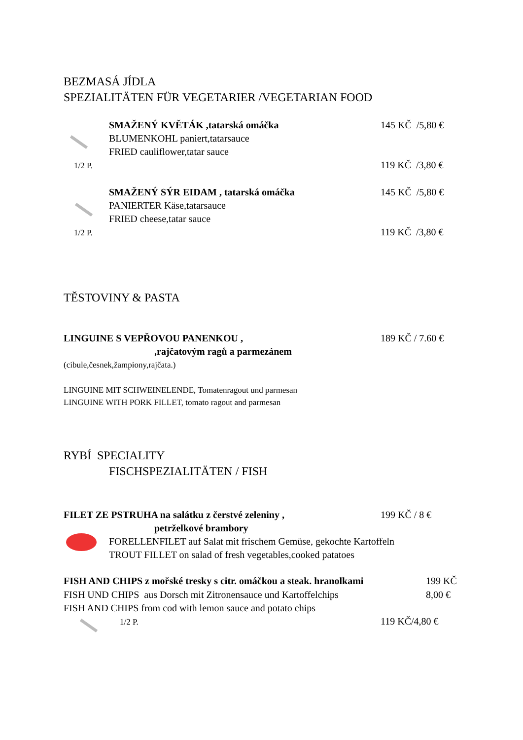BEZMASÁ JÍDLA
SPEZIALITÄTEN FÜR VEGETARIER /VEGETARIAN FOOD
SMAŽENÝ KVĚTÁK ,tatarská omáčka 145 KČ /5,80 €
BLUMENKOHL paniert,tatarsauce
FRIED cauliflower,tatar sauce
1/2 P. 119 KČ /3,80 €
SMAŽENÝ SÝR EIDAM , tatarská omáčka 145 KČ /5,80 €
PANIERTER Käse,tatarsauce
FRIED cheese,tatar sauce
1/2 P. 119 KČ /3,80 €
TĚSTOVINY & PASTA
LINGUINE S VEPŘOVOU PANENKOU , 189 KČ / 7.60 €
,rajčatovým ragů a parmezánem
(cibule,česnek,žampiony,rajčata.)
LINGUINE MIT SCHWEINELENDE, Tomatenragout und parmesan
LINGUINE WITH PORK FILLET, tomato ragout and parmesan
RYBÍ SPECIALITY
FISCHSPEZIALITÄTEN / FISH
FILET ZE PSTRUHA na salátku z čerstvé zeleniny , 199 KČ / 8 €
petrželkové brambory
FORELLENFILET auf Salat mit frischem Gemüse, gekochte Kartoffeln
TROUT FILLET on salad of fresh vegetables,cooked patatoes
FISH AND CHIPS z mořské tresky s citr. omáčkou a steak. hranolkami 199 KČ
FISH UND CHIPS aus Dorsch mit Zitronensauce und Kartoffelchips 8,00 €
FISH AND CHIPS from cod with lemon sauce and potato chips
1/2 P. 119 KČ/4,80 €